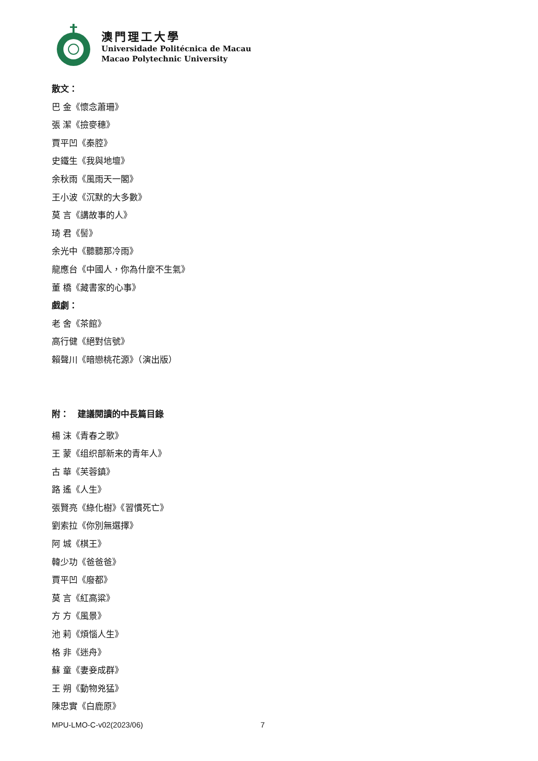澳門理工大學
Universidade Politécnica de Macau
Macao Polytechnic University
散文：
巴 金《懷念蕭珊》
張 潔《撿麥穗》
賈平凹《秦腔》
史鐵生《我與地壇》
余秋雨《風雨天一閣》
王小波《沉默的大多數》
莫 言《講故事的人》
琦 君《髻》
余光中《聽聽那冷雨》
龍應台《中國人，你為什麼不生氣》
董 橋《藏書家的心事》
戲劇：
老 舍《茶館》
高行健《絕對信號》
賴聲川《暗戀桃花源》（演出版）
附：　建議閱讀的中長篇目錄
楊 沫《青春之歌》
王 蒙《组织部新来的青年人》
古 華《芙蓉鎮》
路 遙《人生》
張賢亮《綠化樹》《習慣死亡》
劉索拉《你別無選擇》
阿 城《棋王》
韓少功《爸爸爸》
賈平凹《廢都》
莫 言《紅高粱》
方 方《風景》
池 莉《煩惱人生》
格 非《迷舟》
蘇 童《妻妾成群》
王 朔《動物兇猛》
陳忠實《白鹿原》
MPU-LMO-C-v02(2023/06) 7